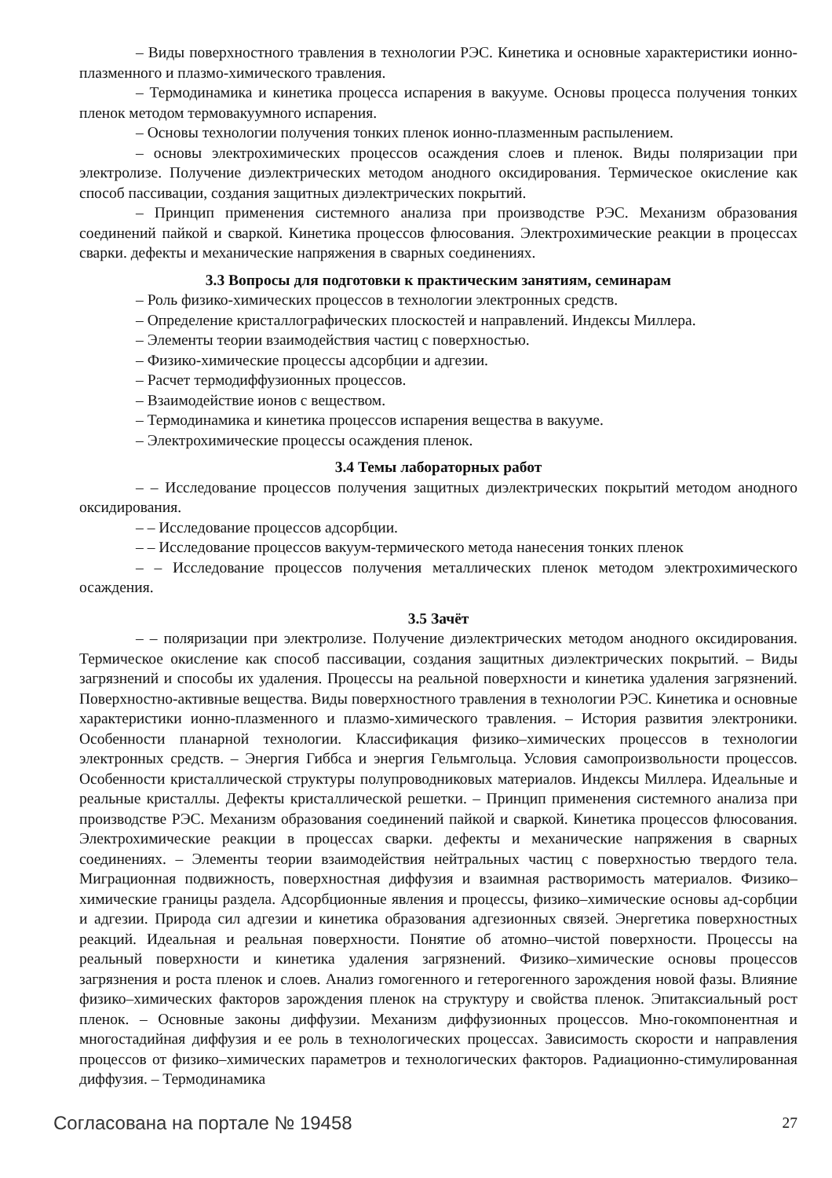– Виды поверхностного травления в технологии РЭС. Кинетика и основные характеристики ионно-плазменного и плазмо-химического травления.
– Термодинамика и кинетика процесса испарения в вакууме. Основы процесса получения тонких пленок методом термовакуумного испарения.
– Основы технологии получения тонких пленок ионно-плазменным распылением.
– основы электрохимических процессов осаждения слоев и пленок. Виды поляризации при электролизе. Получение диэлектрических методом анодного оксидирования. Термическое окисление как способ пассивации, создания защитных диэлектрических покрытий.
– Принцип применения системного анализа при производстве РЭС. Механизм образования соединений пайкой и сваркой. Кинетика процессов флюсования. Электрохимические реакции в процессах сварки. дефекты и механические напряжения в сварных соединениях.
3.3 Вопросы для подготовки к практическим занятиям, семинарам
– Роль физико-химических процессов в технологии электронных средств.
– Определение кристаллографических плоскостей и направлений. Индексы Миллера.
– Элементы теории взаимодействия частиц с поверхностью.
– Физико-химические процессы адсорбции и адгезии.
– Расчет термодиффузионных процессов.
– Взаимодействие ионов с веществом.
– Термодинамика и кинетика процессов испарения вещества в вакууме.
– Электрохимические процессы осаждения пленок.
3.4 Темы лабораторных работ
– – Исследование процессов получения защитных диэлектрических покрытий методом анодного оксидирования.
– – Исследование процессов адсорбции.
– – Исследование процессов вакуум-термического метода нанесения тонких пленок
– – Исследование процессов получения металлических пленок методом электрохимического осаждения.
3.5 Зачёт
– – поляризации при электролизе. Получение диэлектрических методом анодного оксидирования. Термическое окисление как способ пассивации, создания защитных диэлектрических покрытий. – Виды загрязнений и способы их удаления. Процессы на реальной поверхности и кинетика удаления загрязнений. Поверхностно-активные вещества. Виды поверхностного травления в технологии РЭС. Кинетика и основные характеристики ионно-плазменного и плазмо-химического травления. – История развития электроники. Особенности планарной технологии. Классификация физико–химических процессов в технологии электронных средств. – Энергия Гиббса и энергия Гельмгольца. Условия самопроизвольности процессов. Особенности кристаллической структуры полупроводниковых материалов. Индексы Миллера. Идеальные и реальные кристаллы. Дефекты кристаллической решетки. – Принцип применения системного анализа при производстве РЭС. Механизм образования соединений пайкой и сваркой. Кинетика процессов флюсования. Электрохимические реакции в процессах сварки. дефекты и механические напряжения в сварных соединениях. – Элементы теории взаимодействия нейтральных частиц с поверхностью твердого тела. Миграционная подвижность, поверхностная диффузия и взаимная растворимость материалов. Физико–химические границы раздела. Адсорбционные явления и процессы, физико–химические основы ад-сорбции и адгезии. Природа сил адгезии и кинетика образования адгезионных связей. Энергетика поверхностных реакций. Идеальная и реальная поверхности. Понятие об атомно–чистой поверхности. Процессы на реальный поверхности и кинетика удаления загрязнений. Физико–химические основы процессов загрязнения и роста пленок и слоев. Анализ гомогенного и гетерогенного зарождения новой фазы. Влияние физико–химических факторов зарождения пленок на структуру и свойства пленок. Эпитаксиальный рост пленок. – Основные законы диффузии. Механизм диффузионных процессов. Мно-гокомпонентная и многостадийная диффузия и ее роль в технологических процессах. Зависимость скорости и направления процессов от физико–химических параметров и технологических факторов. Радиационно-стимулированная диффузия. – Термодинамика
Согласована на портале № 19458 27